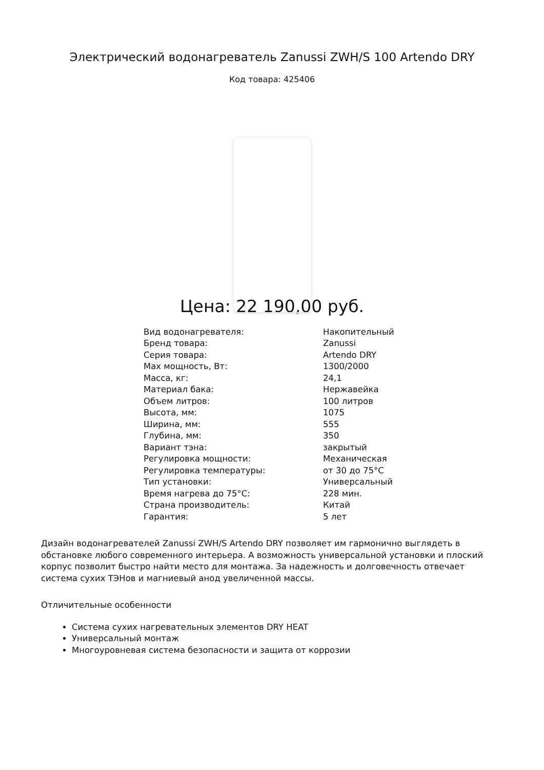Электрический водонагреватель Zanussi ZWH/S 100 Artendo DRY
Код товара: 425406
Цена: 22 190,00 руб.
| Вид водонагревателя: | Накопительный |
| Бренд товара: | Zanussi |
| Серия товара: | Artendo DRY |
| Max мощность, Вт: | 1300/2000 |
| Масса, кг: | 24,1 |
| Материал бака: | Нержавейка |
| Объем литров: | 100 литров |
| Высота, мм: | 1075 |
| Ширина, мм: | 555 |
| Глубина, мм: | 350 |
| Вариант тэна: | закрытый |
| Регулировка мощности: | Механическая |
| Регулировка температуры: | от 30 до 75°C |
| Тип установки: | Универсальный |
| Время нагрева до 75°C: | 228 мин. |
| Страна производитель: | Китай |
| Гарантия: | 5 лет |
Дизайн водонагревателей Zanussi ZWH/S Artendo DRY позволяет им гармонично выглядеть в обстановке любого современного интерьера. А возможность универсальной установки и плоский корпус позволит быстро найти место для монтажа. За надежность и долговечность отвечает система сухих ТЭНов и магниевый анод увеличенной массы.
Отличительные особенности
Система сухих нагревательных элементов DRY HEAT
Универсальный монтаж
Многоуровневая система безопасности и защита от коррозии